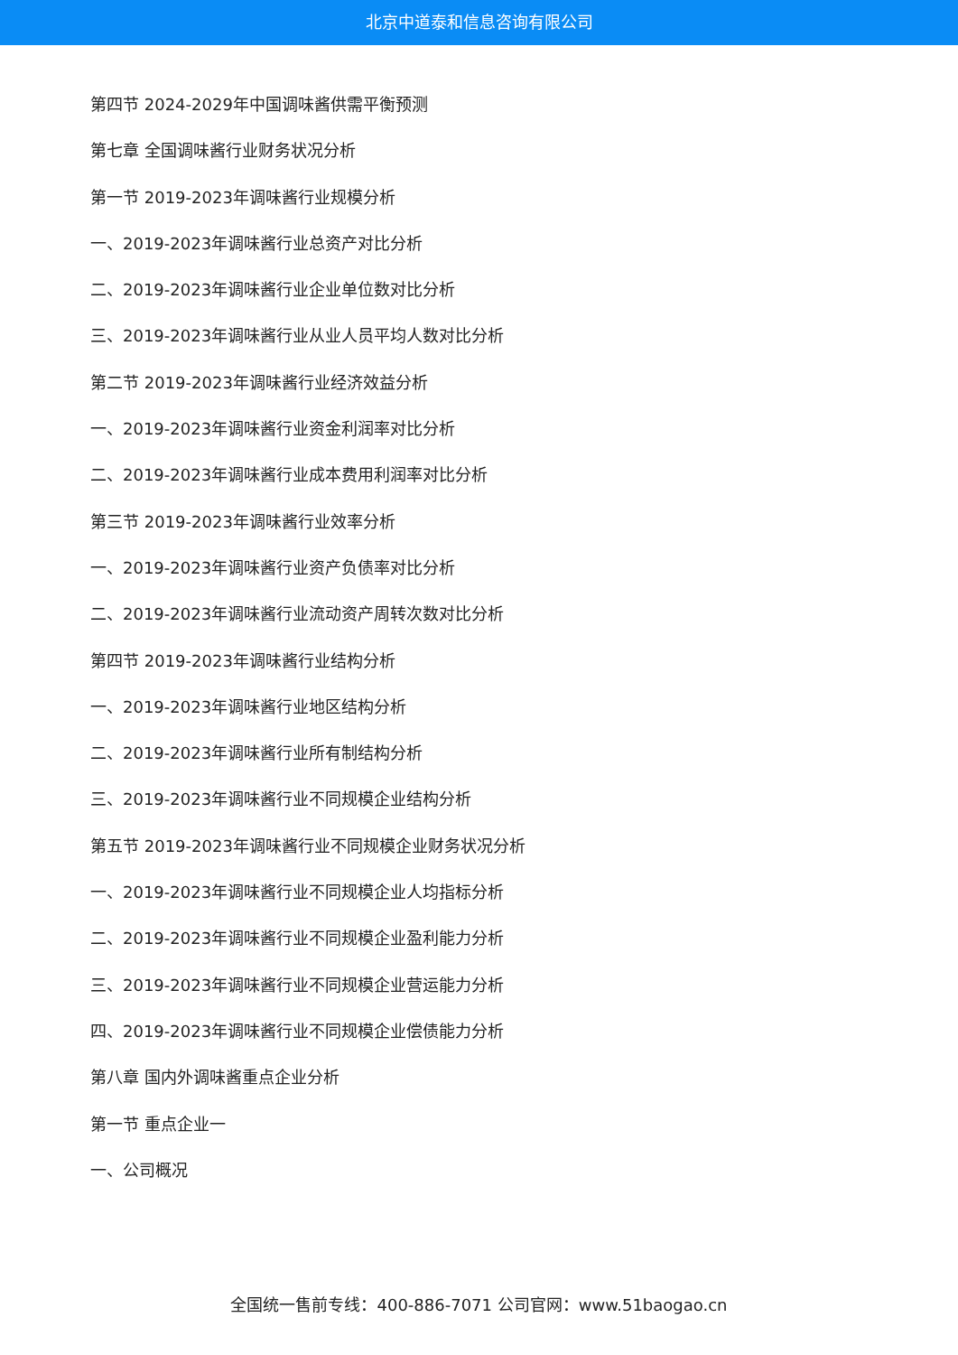北京中道泰和信息咨询有限公司
第四节 2024-2029年中国调味酱供需平衡预测
第七章 全国调味酱行业财务状况分析
第一节 2019-2023年调味酱行业规模分析
一、2019-2023年调味酱行业总资产对比分析
二、2019-2023年调味酱行业企业单位数对比分析
三、2019-2023年调味酱行业从业人员平均人数对比分析
第二节 2019-2023年调味酱行业经济效益分析
一、2019-2023年调味酱行业资金利润率对比分析
二、2019-2023年调味酱行业成本费用利润率对比分析
第三节 2019-2023年调味酱行业效率分析
一、2019-2023年调味酱行业资产负债率对比分析
二、2019-2023年调味酱行业流动资产周转次数对比分析
第四节 2019-2023年调味酱行业结构分析
一、2019-2023年调味酱行业地区结构分析
二、2019-2023年调味酱行业所有制结构分析
三、2019-2023年调味酱行业不同规模企业结构分析
第五节 2019-2023年调味酱行业不同规模企业财务状况分析
一、2019-2023年调味酱行业不同规模企业人均指标分析
二、2019-2023年调味酱行业不同规模企业盈利能力分析
三、2019-2023年调味酱行业不同规模企业营运能力分析
四、2019-2023年调味酱行业不同规模企业偿债能力分析
第八章 国内外调味酱重点企业分析
第一节 重点企业一
一、公司概况
全国统一售前专线：400-886-7071 公司官网：www.51baogao.cn